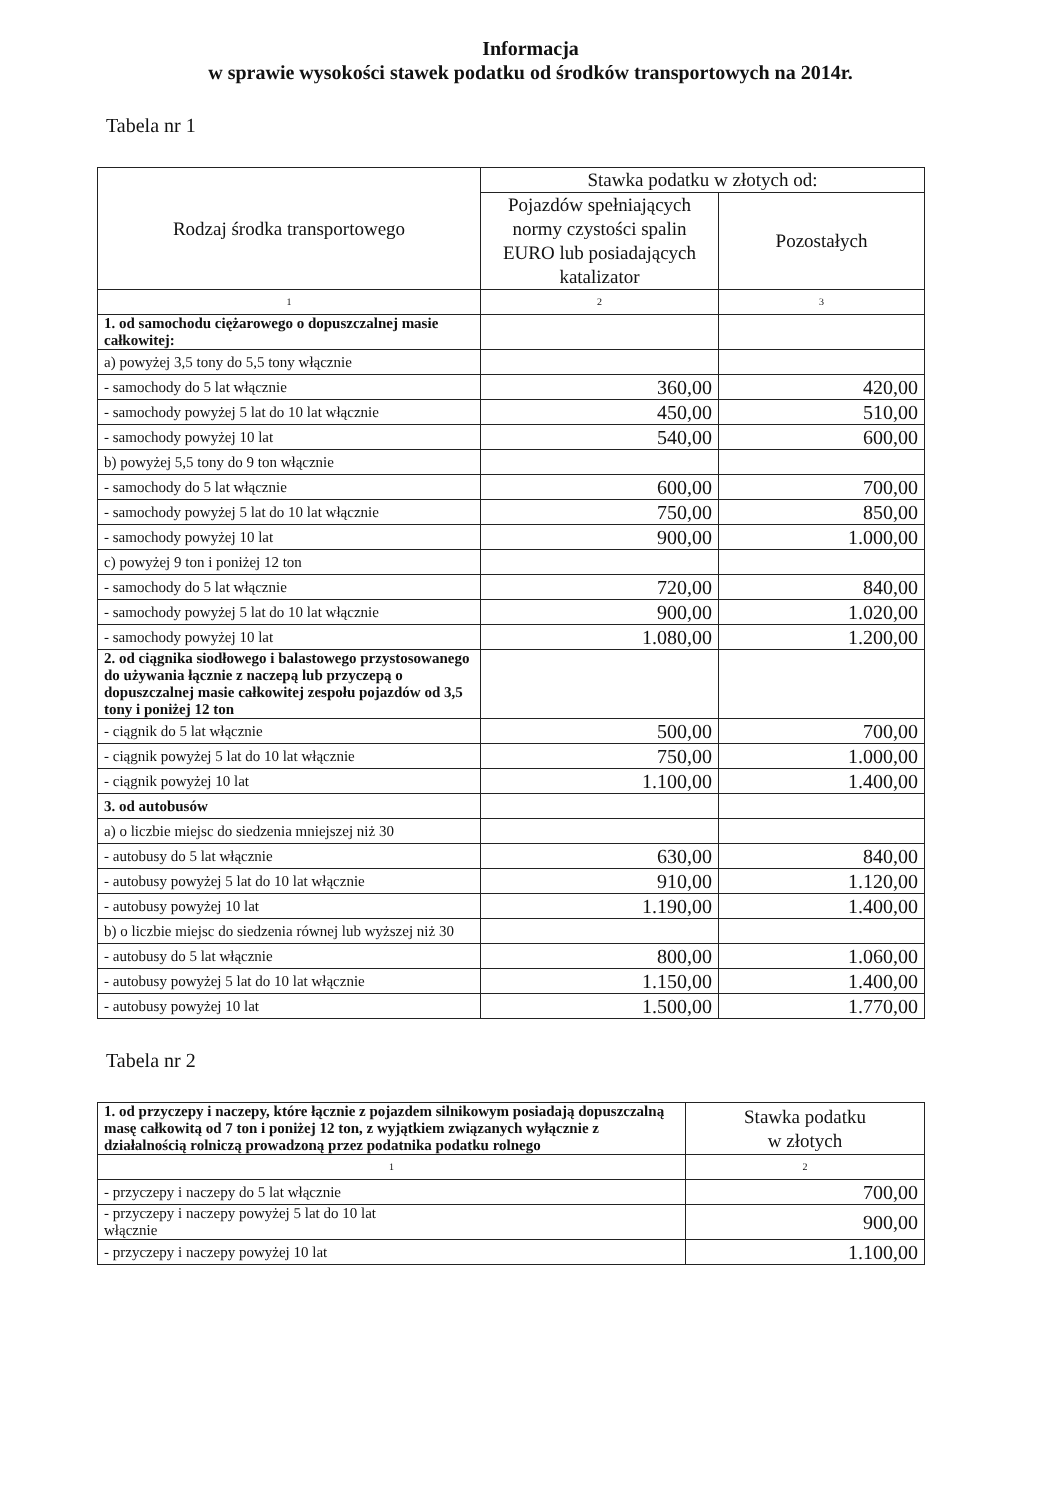Informacja
w sprawie wysokości stawek podatku od środków transportowych na 2014r.
Tabela nr 1
| Rodzaj środka transportowego | Stawka podatku w złotych od: | |
| --- | --- | --- |
| | Pojazdów spełniających normy czystości spalin EURO lub posiadających katalizator | Pozostałych |
| 1 | 2 | 3 |
| 1. od samochodu ciężarowego o dopuszczalnej masie całkowitej: | | |
| a) powyżej 3,5 tony do 5,5 tony włącznie | | |
| - samochody do 5 lat włącznie | 360,00 | 420,00 |
| - samochody powyżej 5 lat do 10 lat włącznie | 450,00 | 510,00 |
| - samochody powyżej 10 lat | 540,00 | 600,00 |
| b) powyżej 5,5 tony do 9 ton włącznie | | |
| - samochody do 5 lat włącznie | 600,00 | 700,00 |
| - samochody powyżej 5 lat do 10 lat włącznie | 750,00 | 850,00 |
| - samochody powyżej 10 lat | 900,00 | 1.000,00 |
| c) powyżej 9 ton i poniżej 12 ton | | |
| - samochody do 5 lat włącznie | 720,00 | 840,00 |
| - samochody powyżej 5 lat do 10 lat włącznie | 900,00 | 1.020,00 |
| - samochody powyżej 10 lat | 1.080,00 | 1.200,00 |
| 2. od ciągnika siodłowego i balastowego przystosowanego do używania łącznie z naczepą lub przyczepą o dopuszczalnej masie całkowitej zespołu pojazdów od 3,5 tony i poniżej 12 ton | | |
| - ciągnik do 5 lat włącznie | 500,00 | 700,00 |
| - ciągnik powyżej 5 lat do 10 lat włącznie | 750,00 | 1.000,00 |
| - ciągnik powyżej 10 lat | 1.100,00 | 1.400,00 |
| 3. od autobusów | | |
| a) o liczbie miejsc do siedzenia mniejszej niż 30 | | |
| - autobusy do 5 lat włącznie | 630,00 | 840,00 |
| - autobusy powyżej 5 lat do 10 lat włącznie | 910,00 | 1.120,00 |
| - autobusy powyżej 10 lat | 1.190,00 | 1.400,00 |
| b) o liczbie miejsc do siedzenia równej lub wyższej niż 30 | | |
| - autobusy do 5 lat włącznie | 800,00 | 1.060,00 |
| - autobusy powyżej 5 lat do 10 lat włącznie | 1.150,00 | 1.400,00 |
| - autobusy powyżej 10 lat | 1.500,00 | 1.770,00 |
Tabela nr 2
| 1. od przyczepy i naczepy, które łącznie z pojazdem silnikowym posiadają dopuszczalną masę całkowitą od 7 ton i poniżej 12 ton, z wyjątkiem związanych wyłącznie z działalnością rolniczą prowadzoną przez podatnika podatku rolnego | Stawka podatku w złotych |
| 1 | 2 |
| - przyczepy i naczepy do 5 lat włącznie | 700,00 |
| - przyczepy i naczepy powyżej 5 lat do 10 lat włącznie | 900,00 |
| - przyczepy i naczepy powyżej 10 lat | 1.100,00 |